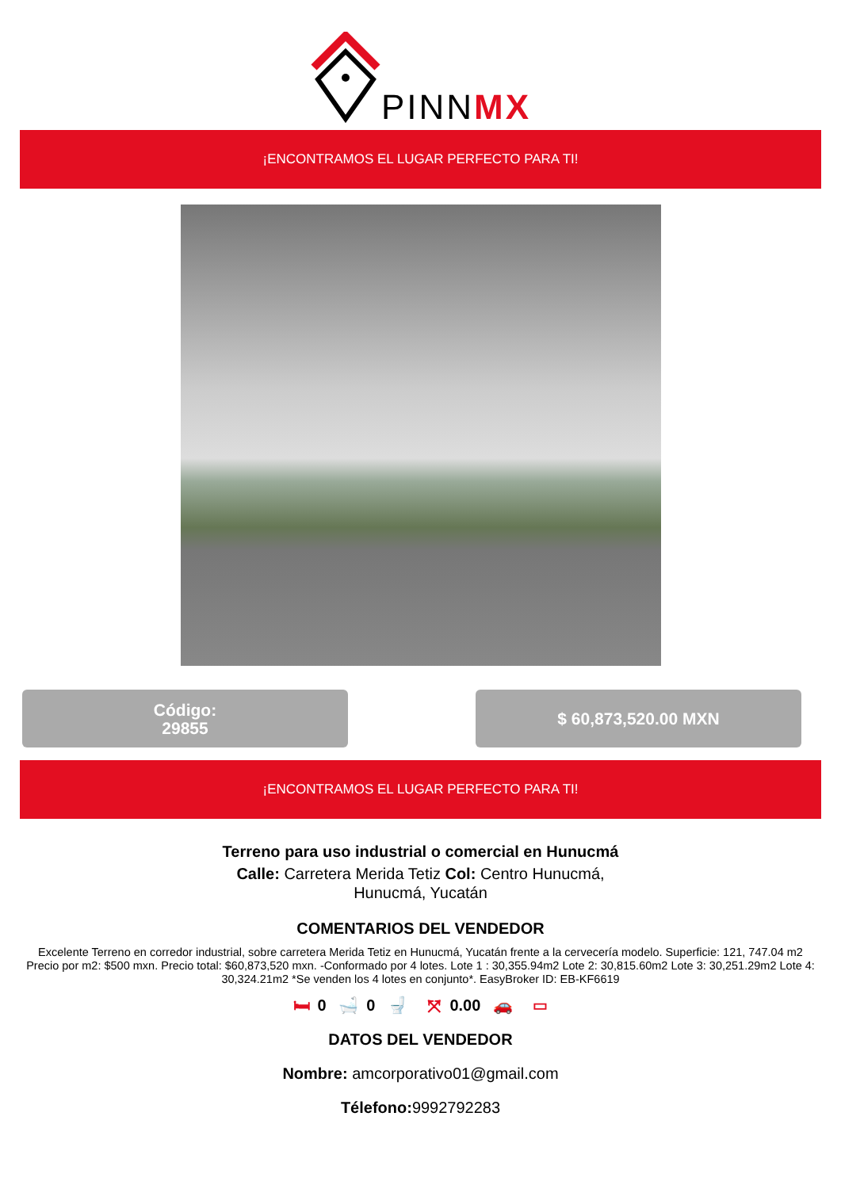PINNMX
¡ENCONTRAMOS EL LUGAR PERFECTO PARA TI!
Código:
29855
$ 60,873,520.00 MXN
¡ENCONTRAMOS EL LUGAR PERFECTO PARA TI!
Terreno para uso industrial o comercial en Hunucmá
Calle: Carretera Merida Tetiz Col: Centro Hunucmá,
Hunucmá, Yucatán
COMENTARIOS DEL VENDEDOR
Excelente Terreno en corredor industrial, sobre carretera Merida Tetiz en Hunucmá, Yucatán frente a la cervecería modelo. Superficie: 121, 747.04 m2 Precio por m2: $500 mxn. Precio total: $60,873,520 mxn. -Conformado por 4 lotes. Lote 1 : 30,355.94m2 Lote 2: 30,815.60m2 Lote 3: 30,251.29m2 Lote 4: 30,324.21m2 *Se venden los 4 lotes en conjunto*. EasyBroker ID: EB-KF6619
🛏 0 🛁 0 🚽 ⤧ 0.00 🚗 ▭
DATOS DEL VENDEDOR
Nombre: amcorporativo01@gmail.com
Télefono: 9992792283